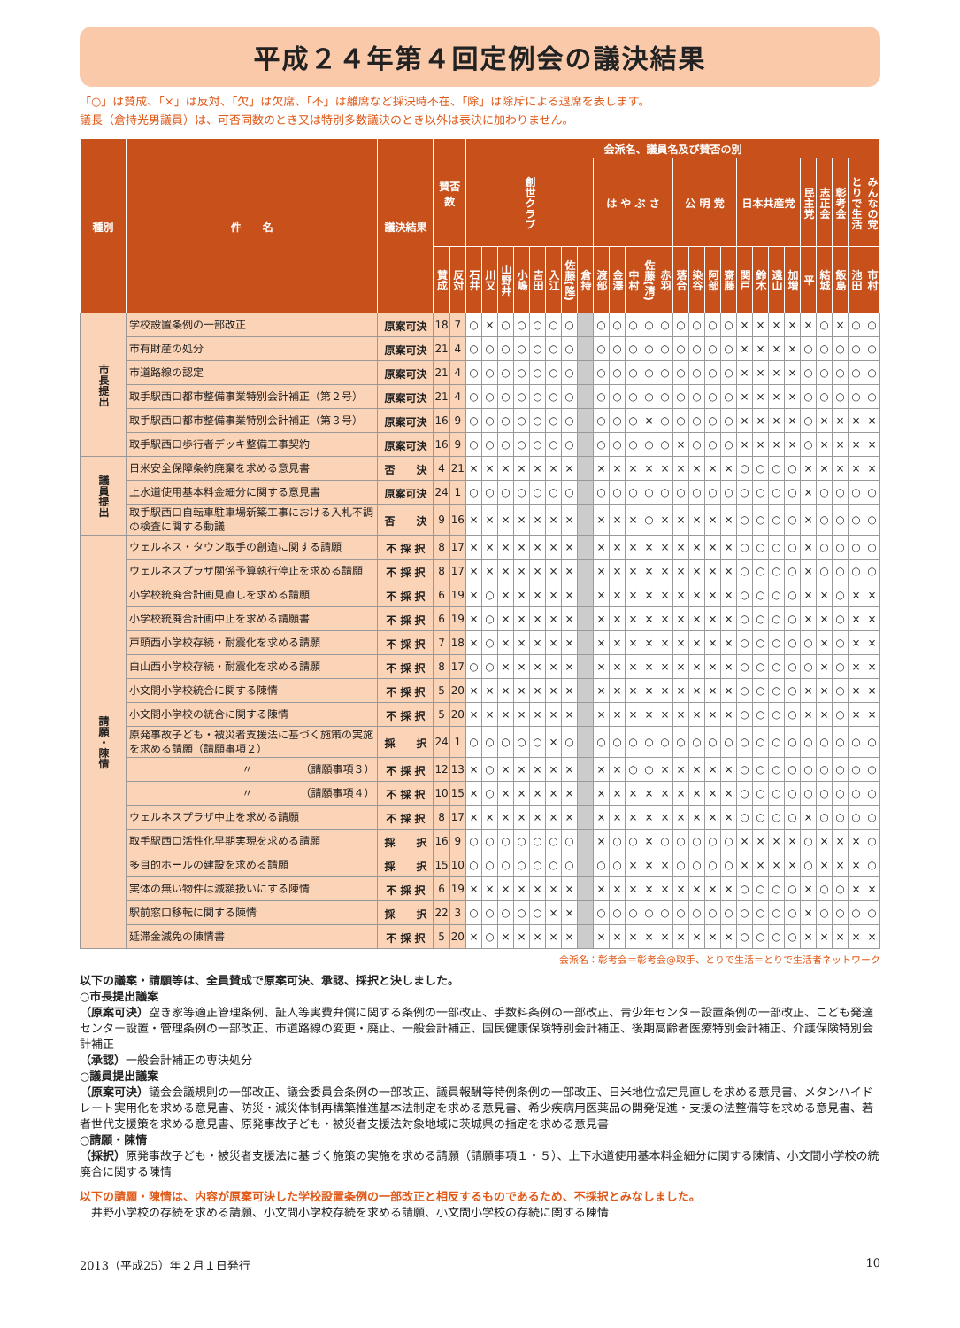平成２４年第４回定例会の議決結果
「○」は賛成、「×」は反対、「欠」は欠席、「不」は離席など採決時不在、「除」は除斥による退席を表します。
議長（倉持光男議員）は、可否同数のとき又は特別多数議決のとき以外は表決に加わりません。
| 種別 | 件 名 | 議決結果 | 賛否数 | | 会派名、議員名及び賛否の別 | | | | | | | | | | | | | | | | | | | | | | | | | |
| --- | --- | --- | --- | --- | --- | --- | --- | --- | --- | --- | --- | --- | --- | --- | --- | --- | --- | --- | --- | --- | --- | --- | --- | --- | --- | --- | --- | --- | --- | --- |
| | | | | | 創世クラブ | | | | | | | | は や ぶ さ | | | | | 公 明 党 | | | | 日本共産党 | | | | 民主党 | 志正会 | 彰考会 | とりで生活 | みんなの党 |
| | | | 賛成 | 反対 | 石井 | 川又 | 山野井 | 小嶋 | 吉田 | 入江 | 佐藤(隆) | 倉持 | 渡部 | 金澤 | 中村 | 佐藤(清) | 赤羽 | 落合 | 染谷 | 阿部 | 齋藤 | 関戸 | 鈴木 | 遠山 | 加増 | 平 | 結城 | 飯島 | 池田 | 市村 |
| 市長提出 | 学校設置条例の一部改正 | 原案可決 | 18 | 7 | ○ | × | ○ | ○ | ○ | ○ | ○ | | ○ | ○ | ○ | ○ | ○ | ○ | ○ | ○ | ○ | × | × | × | × | × | ○ | × | ○ | ○ |
| | 市有財産の処分 | 原案可決 | 21 | 4 | ○ | ○ | ○ | ○ | ○ | ○ | ○ | | ○ | ○ | ○ | ○ | ○ | ○ | ○ | ○ | ○ | × | × | × | × | ○ | ○ | ○ | ○ | ○ |
| | 市道路線の認定 | 原案可決 | 21 | 4 | ○ | ○ | ○ | ○ | ○ | ○ | ○ | | ○ | ○ | ○ | ○ | ○ | ○ | ○ | ○ | ○ | × | × | × | × | ○ | ○ | ○ | ○ | ○ |
| | 取手駅西口都市整備事業特別会計補正（第２号） | 原案可決 | 21 | 4 | ○ | ○ | ○ | ○ | ○ | ○ | ○ | | ○ | ○ | ○ | ○ | ○ | ○ | ○ | ○ | ○ | × | × | × | × | ○ | ○ | ○ | ○ | ○ |
| | 取手駅西口都市整備事業特別会計補正（第３号） | 原案可決 | 16 | 9 | ○ | ○ | ○ | ○ | ○ | ○ | ○ | | ○ | ○ | ○ | × | ○ | ○ | ○ | ○ | ○ | × | × | × | × | ○ | × | × | × | × |
| | 取手駅西口歩行者デッキ整備工事契約 | 原案可決 | 16 | 9 | ○ | ○ | ○ | ○ | ○ | ○ | ○ | | ○ | ○ | ○ | ○ | ○ | × | ○ | ○ | ○ | × | × | × | × | ○ | × | × | × | × |
| 議員提出 | 日米安全保障条約廃棄を求める意見書 | 否 決 | 4 | 21 | × | × | × | × | × | × | × | | × | × | × | × | × | × | × | × | × | ○ | ○ | ○ | ○ | × | × | × | × | × |
| | 上水道使用基本料金細分に関する意見書 | 原案可決 | 24 | 1 | ○ | ○ | ○ | ○ | ○ | ○ | ○ | | ○ | ○ | ○ | ○ | ○ | ○ | ○ | ○ | ○ | ○ | ○ | ○ | ○ | × | ○ | ○ | ○ | ○ |
| | 取手駅西口自転車駐車場新築工事における入札不調の検査に関する動議 | 否 決 | 9 | 16 | × | × | × | × | × | × | × | | × | × | × | ○ | × | × | × | × | × | ○ | ○ | ○ | ○ | × | ○ | ○ | ○ | ○ |
| 請願・陳情 | ウェルネス・タウン取手の創造に関する請願 | 不 採 択 | 8 | 17 | × | × | × | × | × | × | × | | × | × | × | × | × | × | × | × | × | ○ | ○ | ○ | ○ | × | ○ | ○ | ○ | ○ |
| | ウェルネスプラザ関係予算執行停止を求める請願 | 不 採 択 | 8 | 17 | × | × | × | × | × | × | × | | × | × | × | × | × | × | × | × | × | ○ | ○ | ○ | ○ | × | ○ | ○ | ○ | ○ |
| | 小学校統廃合計画見直しを求める請願 | 不 採 択 | 6 | 19 | × | ○ | × | × | × | × | × | | × | × | × | × | × | × | × | × | × | ○ | ○ | ○ | ○ | × | × | ○ | × | × |
| | 小学校統廃合計画中止を求める請願書 | 不 採 択 | 6 | 19 | × | ○ | × | × | × | × | × | | × | × | × | × | × | × | × | × | × | ○ | ○ | ○ | ○ | × | × | ○ | × | × |
| | 戸頭西小学校存続・耐震化を求める請願 | 不 採 択 | 7 | 18 | × | ○ | × | × | × | × | × | | × | × | × | × | × | × | × | × | × | ○ | ○ | ○ | ○ | ○ | × | ○ | × | × |
| | 白山西小学校存続・耐震化を求める請願 | 不 採 択 | 8 | 17 | ○ | ○ | × | × | × | × | × | | × | × | × | × | × | × | × | × | × | ○ | ○ | ○ | ○ | ○ | × | ○ | × | × |
| | 小文間小学校統合に関する陳情 | 不 採 択 | 5 | 20 | × | × | × | × | × | × | × | | × | × | × | × | × | × | × | × | × | ○ | ○ | ○ | ○ | × | × | ○ | × | × |
| | 小文間小学校の統合に関する陳情 | 不 採 択 | 5 | 20 | × | × | × | × | × | × | × | | × | × | × | × | × | × | × | × | × | ○ | ○ | ○ | ○ | × | × | ○ | × | × |
| | 原発事故子ども・被災者支援法に基づく施策の実施を求める請願（請願事項２） | 採 択 | 24 | 1 | ○ | ○ | ○ | ○ | ○ | × | ○ | | ○ | ○ | ○ | ○ | ○ | ○ | ○ | ○ | ○ | ○ | ○ | ○ | ○ | ○ | ○ | ○ | ○ | ○ |
| | 〃 （請願事項３） | 不 採 択 | 12 | 13 | × | ○ | × | × | × | × | × | | × | × | ○ | ○ | × | × | × | × | × | ○ | ○ | ○ | ○ | ○ | ○ | ○ | ○ | ○ |
| | 〃 （請願事項４） | 不 採 択 | 10 | 15 | × | ○ | × | × | × | × | × | | × | × | × | × | × | × | × | × | × | ○ | ○ | ○ | ○ | ○ | ○ | ○ | ○ | ○ |
| | ウェルネスプラザ中止を求める請願 | 不 採 択 | 8 | 17 | × | × | × | × | × | × | × | | × | × | × | × | × | × | × | × | × | ○ | ○ | ○ | ○ | × | ○ | ○ | ○ | ○ |
| | 取手駅西口活性化早期実現を求める請願 | 採 択 | 16 | 9 | ○ | ○ | ○ | ○ | ○ | ○ | ○ | | × | ○ | ○ | × | ○ | ○ | ○ | ○ | ○ | × | × | × | × | ○ | × | × | × | ○ |
| | 多目的ホールの建設を求める請願 | 採 択 | 15 | 10 | ○ | ○ | ○ | ○ | ○ | ○ | ○ | | ○ | ○ | × | × | × | ○ | ○ | ○ | ○ | × | × | × | × | ○ | × | × | × | ○ |
| | 実体の無い物件は減額扱いにする陳情 | 不 採 択 | 6 | 19 | × | × | × | × | × | × | × | | × | × | × | × | × | × | × | × | × | ○ | ○ | ○ | ○ | × | ○ | ○ | × | × |
| | 駅前窓口移転に関する陳情 | 採 択 | 22 | 3 | ○ | ○ | ○ | ○ | ○ | × | × | | ○ | ○ | ○ | ○ | ○ | ○ | ○ | ○ | ○ | ○ | ○ | ○ | ○ | × | ○ | ○ | ○ | ○ |
| | 延滞金減免の陳情書 | 不 採 択 | 5 | 20 | × | ○ | × | × | × | × | × | | × | × | × | × | × | × | × | × | × | ○ | ○ | ○ | ○ | × | × | × | × | × |
会派名：彰考会＝彰考会@取手、とりで生活＝とりで生活者ネットワーク
以下の議案・請願等は、全員賛成で原案可決、承認、採択と決しました。
○市長提出議案
（原案可決）空き家等適正管理条例、証人等実費弁償に関する条例の一部改正、手数料条例の一部改正、青少年センター設置条例の一部改正、こども発達センター設置・管理条例の一部改正、市道路線の変更・廃止、一般会計補正、国民健康保険特別会計補正、後期高齢者医療特別会計補正、介護保険特別会計補正
（承認）一般会計補正の専決処分
○議員提出議案
（原案可決）議会会議規則の一部改正、議会委員会条例の一部改正、議員報酬等特例条例の一部改正、日米地位協定見直しを求める意見書、メタンハイドレート実用化を求める意見書、防災・減災体制再構築推進基本法制定を求める意見書、希少疾病用医薬品の開発促進・支援の法整備等を求める意見書、若者世代支援策を求める意見書、原発事故子ども・被災者支援法対象地域に茨城県の指定を求める意見書
○請願・陳情
（採択）原発事故子ども・被災者支援法に基づく施策の実施を求める請願（請願事項１・５）、上下水道使用基本料金細分に関する陳情、小文間小学校の統廃合に関する陳情
以下の請願・陳情は、内容が原案可決した学校設置条例の一部改正と相反するものであるため、不採択とみなしました。
　井野小学校の存続を求める請願、小文間小学校存続を求める請願、小文間小学校の存続に関する陳情
2013（平成25）年２月１日発行 10